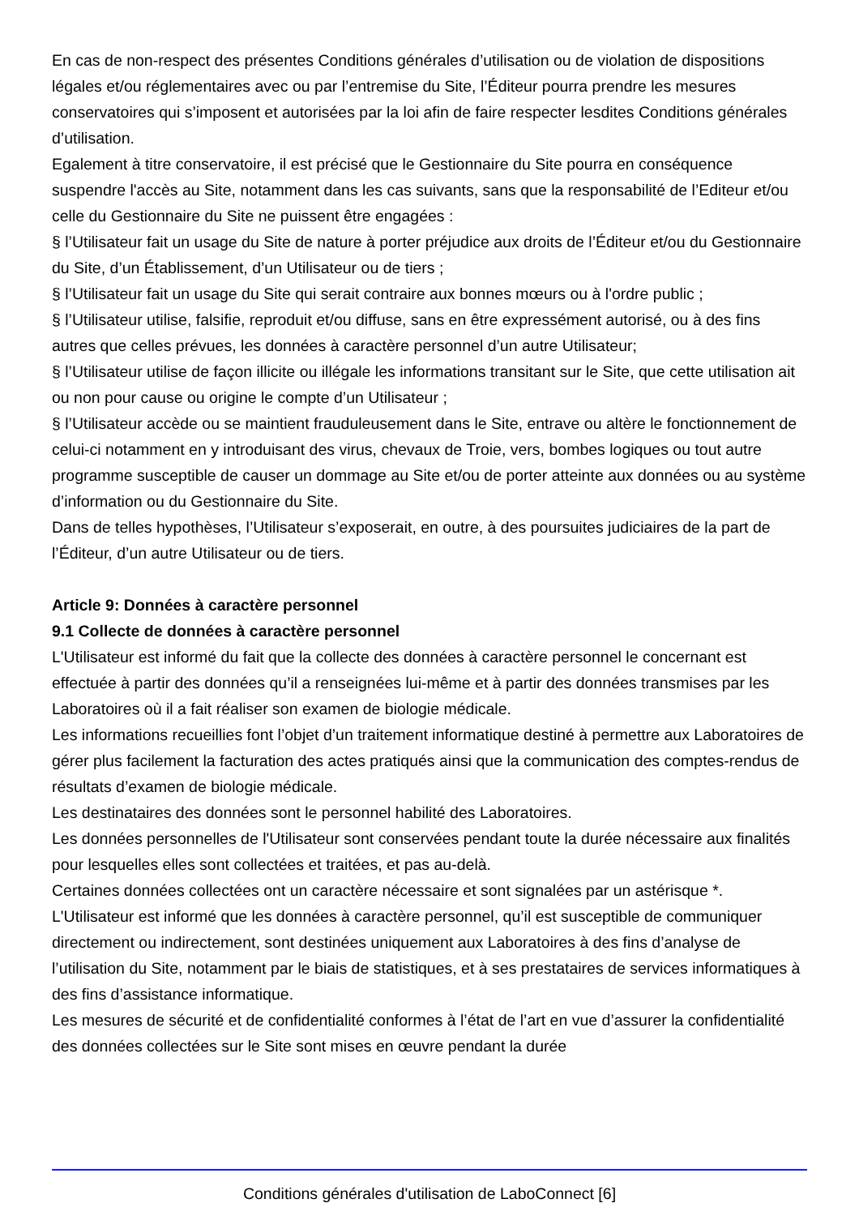En cas de non-respect des présentes Conditions générales d’utilisation ou de violation de dispositions légales et/ou réglementaires avec ou par l’entremise du Site, l’Éditeur pourra prendre les mesures conservatoires qui s’imposent et autorisées par la loi afin de faire respecter lesdites Conditions générales d’utilisation.
Egalement à titre conservatoire, il est précisé que le Gestionnaire du Site pourra en conséquence suspendre l'accès au Site, notamment dans les cas suivants, sans que la responsabilité de l’Editeur et/ou celle du Gestionnaire du Site ne puissent être engagées :
§ l’Utilisateur fait un usage du Site de nature à porter préjudice aux droits de l’Éditeur et/ou du Gestionnaire du Site, d’un Établissement, d’un Utilisateur ou de tiers ;
§ l’Utilisateur fait un usage du Site qui serait contraire aux bonnes mœurs ou à l'ordre public ;
§ l’Utilisateur utilise, falsifie, reproduit et/ou diffuse, sans en être expressément autorisé, ou à des fins autres que celles prévues, les données à caractère personnel d’un autre Utilisateur;
§ l’Utilisateur utilise de façon illicite ou illégale les informations transitant sur le Site, que cette utilisation ait ou non pour cause ou origine le compte d’un Utilisateur ;
§ l’Utilisateur accède ou se maintient frauduleusement dans le Site, entrave ou altère le fonctionnement de celui-ci notamment en y introduisant des virus, chevaux de Troie, vers, bombes logiques ou tout autre programme susceptible de causer un dommage au Site et/ou de porter atteinte aux données ou au système d’information ou du Gestionnaire du Site.
Dans de telles hypothèses, l’Utilisateur s’exposerait, en outre, à des poursuites judiciaires de la part de l’Éditeur, d’un autre Utilisateur ou de tiers.
Article 9: Données à caractère personnel
9.1 Collecte de données à caractère personnel
L'Utilisateur est informé du fait que la collecte des données à caractère personnel le concernant est effectuée à partir des données qu’il a renseignées lui-même et à partir des données transmises par les Laboratoires où il a fait réaliser son examen de biologie médicale.
Les informations recueillies font l’objet d’un traitement informatique destiné à permettre aux Laboratoires de gérer plus facilement la facturation des actes pratiqués ainsi que la communication des comptes-rendus de résultats d’examen de biologie médicale.
Les destinataires des données sont le personnel habilité des Laboratoires.
Les données personnelles de l'Utilisateur sont conservées pendant toute la durée nécessaire aux finalités pour lesquelles elles sont collectées et traitées, et pas au-delà.
Certaines données collectées ont un caractère nécessaire et sont signalées par un astérisque *.
L'Utilisateur est informé que les données à caractère personnel, qu’il est susceptible de communiquer directement ou indirectement, sont destinées uniquement aux Laboratoires à des fins d’analyse de l’utilisation du Site, notamment par le biais de statistiques, et à ses prestataires de services informatiques à des fins d’assistance informatique.
Les mesures de sécurité et de confidentialité conformes à l’état de l’art en vue d’assurer la confidentialité des données collectées sur le Site sont mises en œuvre pendant la durée
Conditions générales d'utilisation de LaboConnect [6]